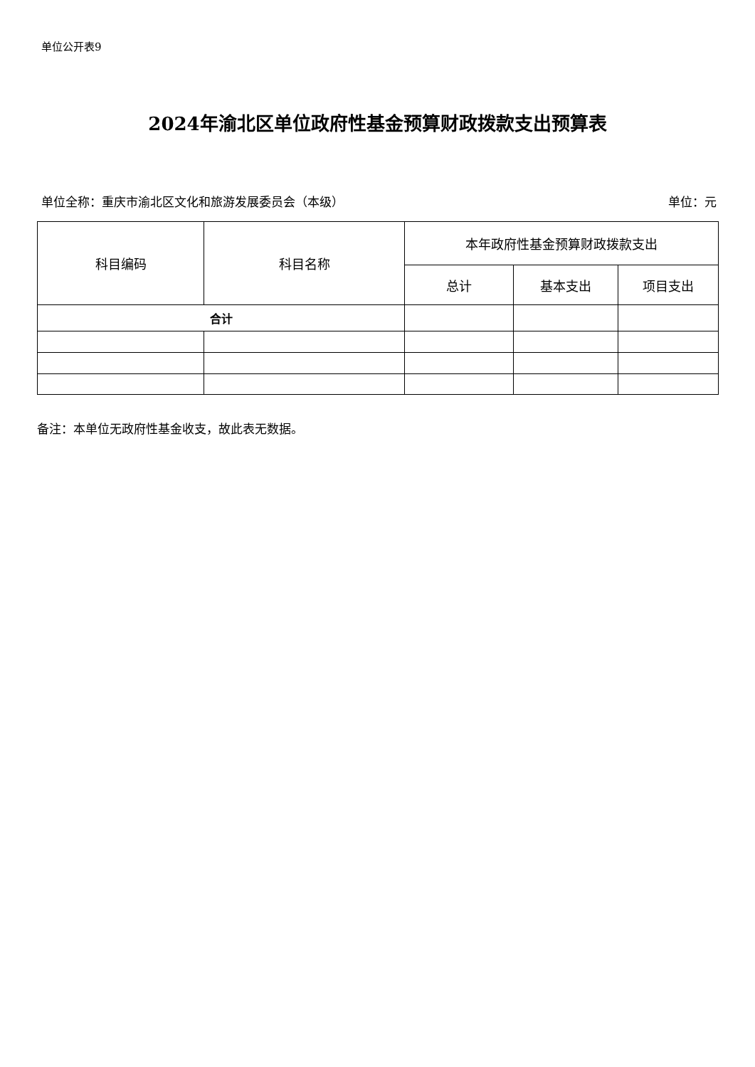单位公开表9
2024年渝北区单位政府性基金预算财政拨款支出预算表
单位全称：重庆市渝北区文化和旅游发展委员会（本级） 单位：元
| 科目编码 | 科目名称 | 本年政府性基金预算财政拨款支出 | | |
| --- | --- | --- | --- | --- |
| | | 总计 | 基本支出 | 项目支出 |
| 合计 | | | | |
备注：本单位无政府性基金收支，故此表无数据。